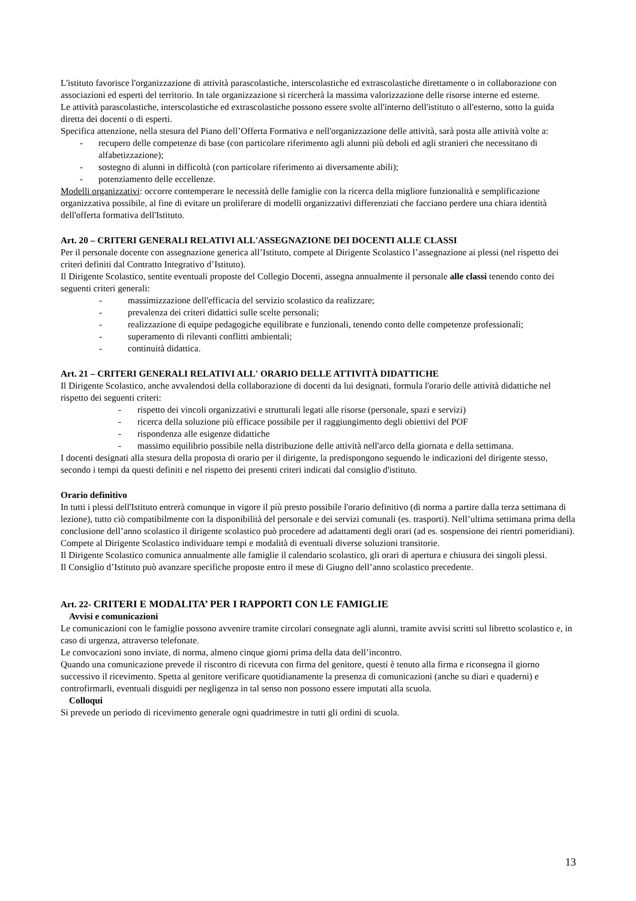L'istituto favorisce l'organizzazione di attività parascolastiche, interscolastiche ed extrascolastiche direttamente o in collaborazione con associazioni ed esperti del territorio. In tale organizzazione si ricercherà la massima valorizzazione delle risorse interne ed esterne.
Le attività parascolastiche, interscolastiche ed extrascolastiche possono essere svolte all'interno dell'istituto o all'esterno, sotto la guida diretta dei docenti o di esperti.
Specifica attenzione, nella stesura del Piano dell’Offerta Formativa e nell'organizzazione delle attività, sarà posta alle attività volte a:
- recupero delle competenze di base (con particolare riferimento agli alunni più deboli ed agli stranieri che necessitano di alfabetizzazione);
- sostegno di alunni in difficoltà (con particolare riferimento ai diversamente abili);
- potenziamento delle eccellenze.
Modelli organizzativi: occorre contemperare le necessità delle famiglie con la ricerca della migliore funzionalità e semplificazione organizzativa possibile, al fine di evitare un proliferare di modelli organizzativi differenziati che facciano perdere una chiara identità dell'offerta formativa dell'Istituto.
Art. 20 – CRITERI GENERALI RELATIVI ALL'ASSEGNAZIONE DEI DOCENTI ALLE CLASSI
Per il personale docente con assegnazione generica all’Istituto, compete al Dirigente Scolastico l’assegnazione ai plessi (nel rispetto dei criteri definiti dal Contratto Integrativo d’Istituto).
Il Dirigente Scolastico, sentite eventuali proposte del Collegio Docenti, assegna annualmente il personale alle classi tenendo conto dei seguenti criteri generali:
- massimizzazione dell'efficacia del servizio scolastico da realizzare;
- prevalenza dei criteri didattici sulle scelte personali;
- realizzazione di equipe pedagogiche equilibrate e funzionali, tenendo conto delle competenze professionali;
- superamento di rilevanti conflitti ambientali;
- continuità didattica.
Art. 21 – CRITERI GENERALI RELATIVI ALL' ORARIO DELLE ATTIVITÀ DIDATTICHE
Il Dirigente Scolastico, anche avvalendosi della collaborazione di docenti da lui designati, formula l'orario delle attività didattiche nel rispetto dei seguenti criteri:
- rispetto dei vincoli organizzativi e strutturali legati alle risorse (personale, spazi e servizi)
- ricerca della soluzione più efficace possibile per il raggiungimento degli obiettivi del POF
- rispondenza alle esigenze didattiche
- massimo equilibrio possibile nella distribuzione delle attività nell'arco della giornata e della settimana.
I docenti designati alla stesura della proposta di orario per il dirigente, la predispongono seguendo le indicazioni del dirigente stesso, secondo i tempi da questi definiti e nel rispetto dei presenti criteri indicati dal consiglio d'istituto.
Orario definitivo
In tutti i plessi dell'Istituto entrerà comunque in vigore il più presto possibile l'orario definitivo (di norma a partire dalla terza settimana di lezione), tutto ciò compatibilmente con la disponibilità del personale e dei servizi comunali (es. trasporti). Nell’ultima settimana prima della conclusione dell’anno scolastico il dirigente scolastico può procedere ad adattamenti degli orari (ad es. sospensione dei rientri pomeridiani).
Compete al Dirigente Scolastico individuare tempi e modalità di eventuali diverse soluzioni transitorie.
Il Dirigente Scolastico comunica annualmente alle famiglie il calendario scolastico, gli orari di apertura e chiusura dei singoli plessi.
Il Consiglio d’Istituto può avanzare specifiche proposte entro il mese di Giugno dell’anno scolastico precedente.
Art. 22- CRITERI E MODALITA’ PER I RAPPORTI CON LE FAMIGLIE
Avvisi e comunicazioni
Le comunicazioni con le famiglie possono avvenire tramite circolari consegnate agli alunni, tramite avvisi scritti sul libretto scolastico e, in caso di urgenza, attraverso telefonate.
Le convocazioni sono inviate, di norma, almeno cinque giorni prima della data dell’incontro.
Quando una comunicazione prevede il riscontro di ricevuta con firma del genitore, questi è tenuto alla firma e riconsegna il giorno successivo il ricevimento. Spetta al genitore verificare quotidianamente la presenza di comunicazioni (anche su diari e quaderni) e controfirmarli, eventuali disguidi per negligenza in tal senso non possono essere imputati alla scuola.
Colloqui
Si prevede un periodo di ricevimento generale ogni quadrimestre in tutti gli ordini di scuola.
13